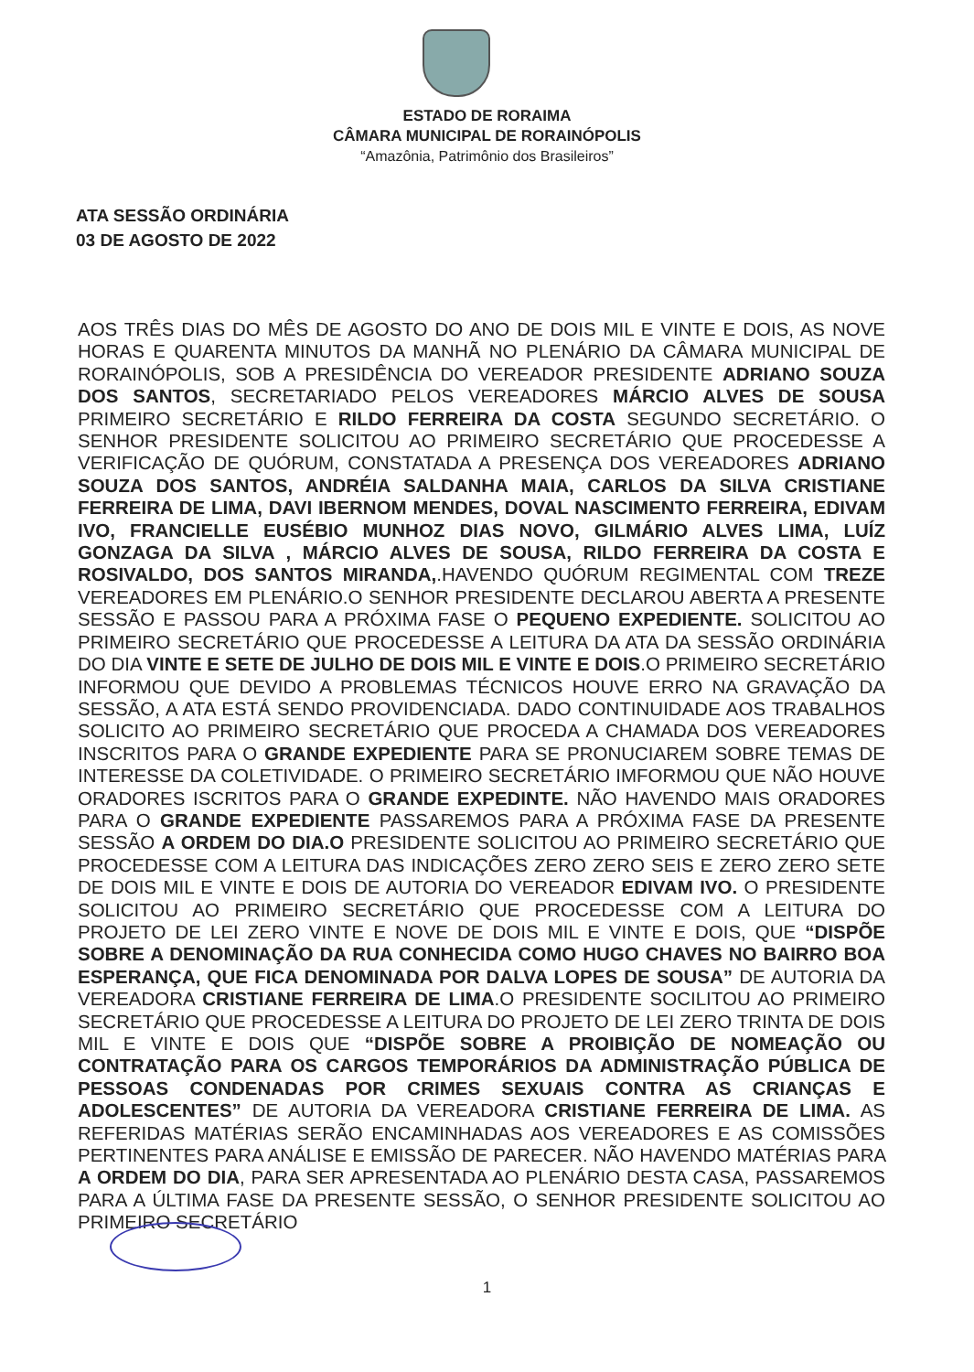ESTADO DE RORAIMA
CÂMARA MUNICIPAL DE RORAINÓPOLIS
“Amazônia, Patrimônio dos Brasileiros”
ATA SESSÃO ORDINÁRIA
03 DE AGOSTO DE 2022
AOS TRÊS DIAS DO MÊS DE AGOSTO DO ANO DE DOIS MIL E VINTE E DOIS, AS NOVE HORAS E QUARENTA MINUTOS DA MANHÃ NO PLENÁRIO DA CÂMARA MUNICIPAL DE RORAINÓPOLIS, SOB A PRESIDÊNCIA DO VEREADOR PRESIDENTE ADRIANO SOUZA DOS SANTOS, SECRETARIADO PELOS VEREADORES MÁRCIO ALVES DE SOUSA PRIMEIRO SECRETÁRIO E RILDO FERREIRA DA COSTA SEGUNDO SECRETÁRIO. O SENHOR PRESIDENTE SOLICITOU AO PRIMEIRO SECRETÁRIO QUE PROCEDESSE A VERIFICAÇÃO DE QUÓRUM, CONSTATADA A PRESENÇA DOS VEREADORES ADRIANO SOUZA DOS SANTOS, ANDRÉIA SALDANHA MAIA, CARLOS DA SILVA CRISTIANE FERREIRA DE LIMA, DAVI IBERNOM MENDES, DOVAL NASCIMENTO FERREIRA, EDIVAM IVO, FRANCIELLE EUSÉBIO MUNHOZ DIAS NOVO, GILMÁRIO ALVES LIMA, LUÍZ GONZAGA DA SILVA , MÁRCIO ALVES DE SOUSA, RILDO FERREIRA DA COSTA E ROSIVALDO, DOS SANTOS MIRANDA,.HAVENDO QUÓRUM REGIMENTAL COM TREZE VEREADORES EM PLENÁRIO.O SENHOR PRESIDENTE DECLAROU ABERTA A PRESENTE SESSÃO E PASSOU PARA A PRÓXIMA FASE O PEQUENO EXPEDIENTE. SOLICITOU AO PRIMEIRO SECRETÁRIO QUE PROCEDESSE A LEITURA DA ATA DA SESSÃO ORDINÁRIA DO DIA VINTE E SETE DE JULHO DE DOIS MIL E VINTE E DOIS.O PRIMEIRO SECRETÁRIO INFORMOU QUE DEVIDO A PROBLEMAS TÉCNICOS HOUVE ERRO NA GRAVAÇÃO DA SESSÃO, A ATA ESTÁ SENDO PROVIDENCIADA. DADO CONTINUIDADE AOS TRABALHOS SOLICITO AO PRIMEIRO SECRETÁRIO QUE PROCEDA A CHAMADA DOS VEREADORES INSCRITOS PARA O GRANDE EXPEDIENTE PARA SE PRONUCIAREM SOBRE TEMAS DE INTERESSE DA COLETIVIDADE. O PRIMEIRO SECRETÁRIO IMFORMOU QUE NÃO HOUVE ORADORES ISCRITOS PARA O GRANDE EXPEDINTE. NÃO HAVENDO MAIS ORADORES PARA O GRANDE EXPEDIENTE PASSAREMOS PARA A PRÓXIMA FASE DA PRESENTE SESSÃO A ORDEM DO DIA.O PRESIDENTE SOLICITOU AO PRIMEIRO SECRETÁRIO QUE PROCEDESSE COM A LEITURA DAS INDICAÇÕES ZERO ZERO SEIS E ZERO ZERO SETE DE DOIS MIL E VINTE E DOIS DE AUTORIA DO VEREADOR EDIVAM IVO. O PRESIDENTE SOLICITOU AO PRIMEIRO SECRETÁRIO QUE PROCEDESSE COM A LEITURA DO PROJETO DE LEI ZERO VINTE E NOVE DE DOIS MIL E VINTE E DOIS, QUE “DISPÕE SOBRE A DENOMINAÇÃO DA RUA CONHECIDA COMO HUGO CHAVES NO BAIRRO BOA ESPERANÇA, QUE FICA DENOMINADA POR DALVA LOPES DE SOUSA” DE AUTORIA DA VEREADORA CRISTIANE FERREIRA DE LIMA.O PRESIDENTE SOCILITOU AO PRIMEIRO SECRETÁRIO QUE PROCEDESSE A LEITURA DO PROJETO DE LEI ZERO TRINTA DE DOIS MIL E VINTE E DOIS QUE “DISPÕE SOBRE A PROIBIÇÃO DE NOMEAÇÃO OU CONTRATAÇÃO PARA OS CARGOS TEMPORÁRIOS DA ADMINISTRAÇÃO PÚBLICA DE PESSOAS CONDENADAS POR CRIMES SEXUAIS CONTRA AS CRIANÇAS E ADOLESCENTES” DE AUTORIA DA VEREADORA CRISTIANE FERREIRA DE LIMA. AS REFERIDAS MATÉRIAS SERÃO ENCAMINHADAS AOS VEREADORES E AS COMISSÕES PERTINENTES PARA ANÁLISE E EMISSÃO DE PARECER. NÃO HAVENDO MATÉRIAS PARA A ORDEM DO DIA, PARA SER APRESENTADA AO PLENÁRIO DESTA CASA, PASSAREMOS PARA A ÚLTIMA FASE DA PRESENTE SESSÃO, O SENHOR PRESIDENTE SOLICITOU AO PRIMEIRO SECRETÁRIO
1